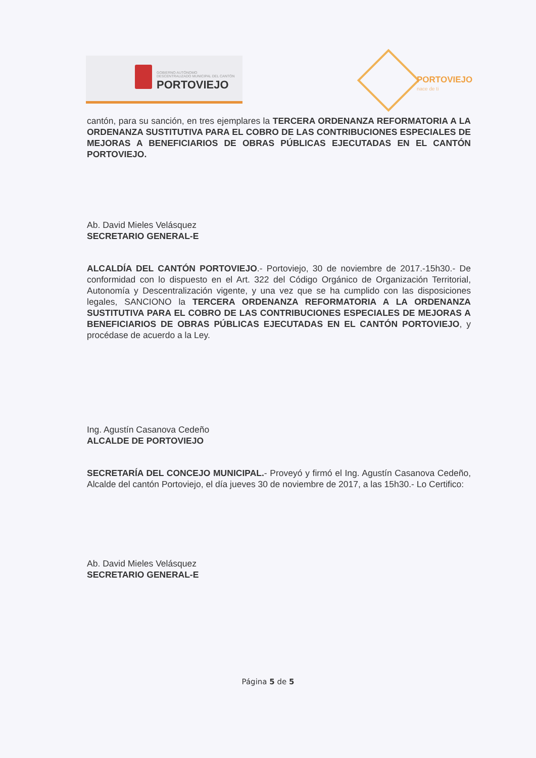GOBIERNO AUTÓNOMO
DESCENTRALIZADO MUNICIPAL DEL CANTÓN
PORTOVIEJO
PORTOVIEJO
nace de ti
cantón, para su sanción, en tres ejemplares la TERCERA ORDENANZA REFORMATORIA A LA ORDENANZA SUSTITUTIVA PARA EL COBRO DE LAS CONTRIBUCIONES ESPECIALES DE MEJORAS A BENEFICIARIOS DE OBRAS PÚBLICAS EJECUTADAS EN EL CANTÓN PORTOVIEJO.
Ab. David Mieles Velásquez
SECRETARIO GENERAL-E
ALCALDÍA DEL CANTÓN PORTOVIEJO.- Portoviejo, 30 de noviembre de 2017.-15h30.- De conformidad con lo dispuesto en el Art. 322 del Código Orgánico de Organización Territorial, Autonomía y Descentralización vigente, y una vez que se ha cumplido con las disposiciones legales, SANCIONO la TERCERA ORDENANZA REFORMATORIA A LA ORDENANZA SUSTITUTIVA PARA EL COBRO DE LAS CONTRIBUCIONES ESPECIALES DE MEJORAS A BENEFICIARIOS DE OBRAS PÚBLICAS EJECUTADAS EN EL CANTÓN PORTOVIEJO, y procédase de acuerdo a la Ley.
Ing. Agustín Casanova Cedeño
ALCALDE DE PORTOVIEJO
SECRETARÍA DEL CONCEJO MUNICIPAL.- Proveyó y firmó el Ing. Agustín Casanova Cedeño, Alcalde del cantón Portoviejo, el día jueves 30 de noviembre de 2017, a las 15h30.- Lo Certifico:
Ab. David Mieles Velásquez
SECRETARIO GENERAL-E
Página 5 de 5